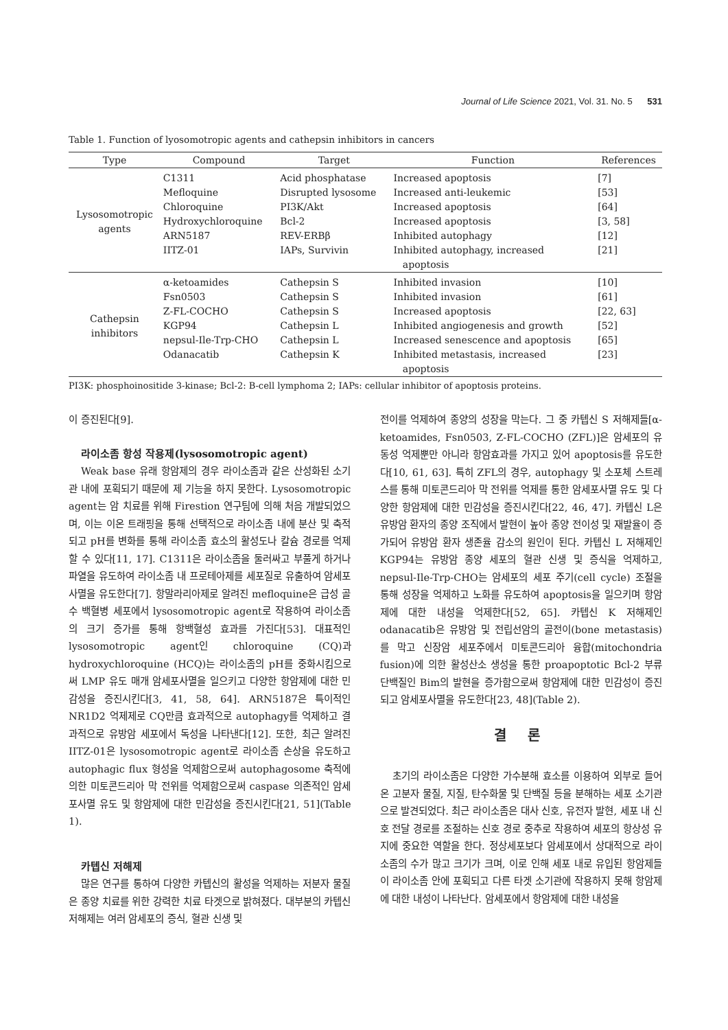Journal of Life Science 2021, Vol. 31. No. 5 531
Table 1. Function of lyosomotropic agents and cathepsin inhibitors in cancers
| Type | Compound | Target | Function | References |
| --- | --- | --- | --- | --- |
| Lysosomotropic agents | C1311 | Acid phosphatase | Increased apoptosis | [7] |
| | Mefloquine | Disrupted lysosome | Increased anti-leukemic | [53] |
| | Chloroquine | PI3K/Akt | Increased apoptosis | [64] |
| | Hydroxychloroquine | Bcl-2 | Increased apoptosis | [3, 58] |
| | ARN5187 | REV-ERBβ | Inhibited autophagy | [12] |
| | IITZ-01 | IAPs, Survivin | Inhibited autophagy, increased apoptosis | [21] |
| Cathepsin inhibitors | α-ketoamides | Cathepsin S | Inhibited invasion | [10] |
| | Fsn0503 | Cathepsin S | Inhibited invasion | [61] |
| | Z-FL-COCHO | Cathepsin S | Increased apoptosis | [22, 63] |
| | KGP94 | Cathepsin L | Inhibited angiogenesis and growth | [52] |
| | nepsul-Ile-Trp-CHO | Cathepsin L | Increased senescence and apoptosis | [65] |
| | Odanacatib | Cathepsin K | Inhibited metastasis, increased apoptosis | [23] |
PI3K: phosphoinositide 3-kinase; Bcl-2: B-cell lymphoma 2; IAPs: cellular inhibitor of apoptosis proteins.
이 증진된다[9].
라이소좀 항성 작용제(lysosomotropic agent)
Weak base 유래 항암제의 경우 라이소좀과 같은 산성화된 소기관 내에 포획되기 때문에 제 기능을 하지 못한다. Lysosomotropic agent는 암 치료를 위해 Firestion 연구팀에 의해 처음 개발되었으며, 이는 이온 트래핑을 통해 선택적으로 라이소좀 내에 분산 및 축적되고 pH를 변화를 통해 라이소좀 효소의 활성도나 칼슘 경로를 억제할 수 있다[11, 17]. C1311은 라이소좀을 둘러싸고 부풀게 하거나 파열을 유도하여 라이소좀 내 프로테아제를 세포질로 유출하여 암세포사멸을 유도한다[7]. 항말라리아제로 알려진 mefloquine은 급성 골수 백혈병 세포에서 lysosomotropic agent로 작용하여 라이소좀의 크기 증가를 통해 항백혈성 효과를 가진다[53]. 대표적인 lysosomotropic agent인 chloroquine (CQ)과 hydroxychloroquine (HCQ)는 라이소좀의 pH를 중화시킴으로써 LMP 유도 매개 암세포사멸을 일으키고 다양한 항암제에 대한 민감성을 증진시킨다[3, 41, 58, 64]. ARN5187은 특이적인 NR1D2 억제제로 CQ만큼 효과적으로 autophagy를 억제하고 결과적으로 유방암 세포에서 독성을 나타낸다[12]. 또한, 최근 알려진 IITZ-01은 lysosomotropic agent로 라이소좀 손상을 유도하고 autophagic flux 형성을 억제함으로써 autophagosome 축적에 의한 미토콘드리아 막 전위를 억제함으로써 caspase 의존적인 암세포사멸 유도 및 항암제에 대한 민감성을 증진시킨다[21, 51](Table 1).
카텝신 저해제
많은 연구를 통하여 다양한 카텝신의 활성을 억제하는 저분자 물질은 종양 치료를 위한 강력한 치료 타겟으로 밝혀졌다. 대부분의 카텝신 저해제는 여러 암세포의 증식, 혈관 신생 및
전이를 억제하여 종양의 성장을 막는다. 그 중 카텝신 S 저해제들[α-ketoamides, Fsn0503, Z-FL-COCHO (ZFL)]은 암세포의 유동성 억제뿐만 아니라 항암효과를 가지고 있어 apoptosis를 유도한다[10, 61, 63]. 특히 ZFL의 경우, autophagy 및 소포체 스트레스를 통해 미토콘드리아 막 전위를 억제를 통한 암세포사멸 유도 및 다양한 항암제에 대한 민감성을 증진시킨다[22, 46, 47]. 카텝신 L은 유방암 환자의 종양 조직에서 발현이 높아 종양 전이성 및 재발율이 증가되어 유방암 환자 생존율 감소의 원인이 된다. 카텝신 L 저해제인 KGP94는 유방암 종양 세포의 혈관 신생 및 증식을 억제하고, nepsul-Ile-Trp-CHO는 암세포의 세포 주기(cell cycle) 조절을 통해 성장을 억제하고 노화를 유도하여 apoptosis을 일으키며 항암제에 대한 내성을 억제한다[52, 65]. 카텝신 K 저해제인 odanacatib은 유방암 및 전립선암의 골전이(bone metastasis)를 막고 신장암 세포주에서 미토콘드리아 융합(mitochondria fusion)에 의한 활성산소 생성을 통한 proapoptotic Bcl-2 부류 단백질인 Bim의 발현을 증가함으로써 항암제에 대한 민감성이 증진되고 암세포사멸을 유도한다[23, 48](Table 2).
결 론
초기의 라이소좀은 다양한 가수분해 효소를 이용하여 외부로 들어온 고분자 물질, 지질, 탄수화물 및 단백질 등을 분해하는 세포 소기관으로 발견되었다. 최근 라이소좀은 대사 신호, 유전자 발현, 세포 내 신호 전달 경로를 조절하는 신호 경로 중추로 작용하여 세포의 항상성 유지에 중요한 역할을 한다. 정상세포보다 암세포에서 상대적으로 라이소좀의 수가 많고 크기가 크며, 이로 인해 세포 내로 유입된 항암제들이 라이소좀 안에 포획되고 다른 타겟 소기관에 작용하지 못해 항암제에 대한 내성이 나타난다. 암세포에서 항암제에 대한 내성을